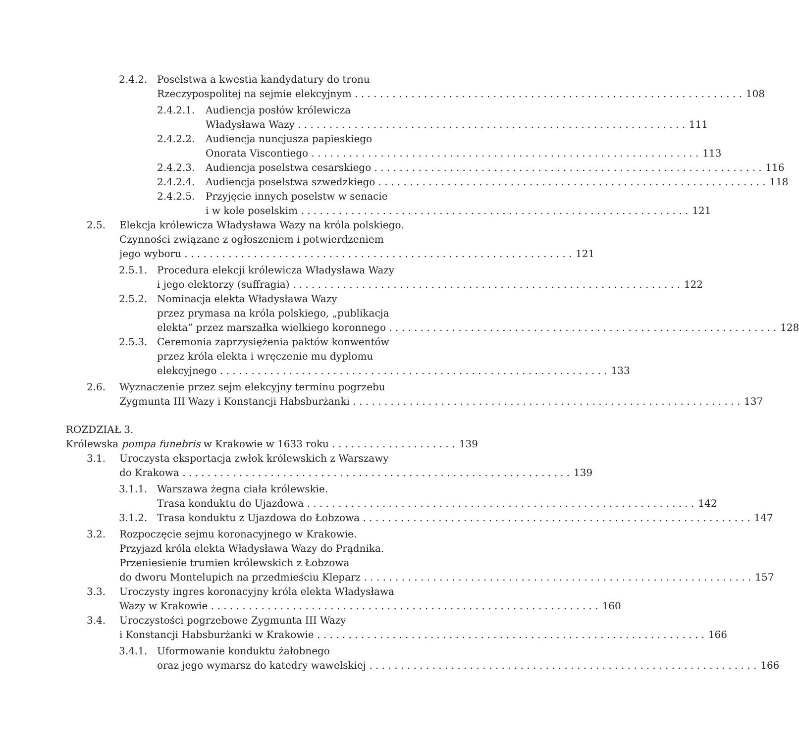2.4.2. Poselstwa a kwestia kandydatury do tronu
Rzeczypospolitej na sejmie elekcyjnym 108
2.4.2.1. Audiencja posłów królewicza
Władysława Wazy 111
2.4.2.2. Audiencja nuncjusza papieskiego
Onorata Viscontiego 113
2.4.2.3. Audiencja poselstwa cesarskiego 116
2.4.2.4. Audiencja poselstwa szwedzkiego 118
2.4.2.5. Przyjęcie innych poselstw w senacie
i w kole poselskim 121
2.5. Elekcja królewicza Władysława Wazy na króla polskiego.
Czynności związane z ogłoszeniem i potwierdzeniem
jego wyboru 121
2.5.1. Procedura elekcji królewicza Władysława Wazy
i jego elektorzy (suffragia) 122
2.5.2. Nominacja elekta Władysława Wazy
przez prymasa na króla polskiego, „publikacja
elekta” przez marszałka wielkiego koronnego 128
2.5.3. Ceremonia zaprzysiężenia paktów konwentów
przez króla elekta i wręczenie mu dyplomu
elekcyjnego 133
2.6. Wyznaczenie przez sejm elekcyjny terminu pogrzebu
Zygmunta III Wazy i Konstancji Habsburżanki 137
ROZDZIAŁ 3.
Królewska pompa funebris w Krakowie w 1633 roku 139
3.1. Uroczysta eksportacja zwłok królewskich z Warszawy
do Krakowa 139
3.1.1. Warszawa żegna ciała królewskie.
Trasa konduktu do Ujazdowa 142
3.1.2. Trasa konduktu z Ujazdowa do Łobzowa 147
3.2. Rozpoczęcie sejmu koronacyjnego w Krakowie.
Przyjazd króla elekta Władysława Wazy do Prądnika.
Przeniesienie trumien królewskich z Łobzowa
do dworu Montelupich na przedmieściu Kleparz 157
3.3. Uroczysty ingres koronacyjny króla elekta Władysława
Wazy w Krakowie 160
3.4. Uroczystości pogrzebowe Zygmunta III Wazy
i Konstancji Habsburżanki w Krakowie 166
3.4.1. Uformowanie konduktu żałobnego
oraz jego wymarsz do katedry wawelskiej 166